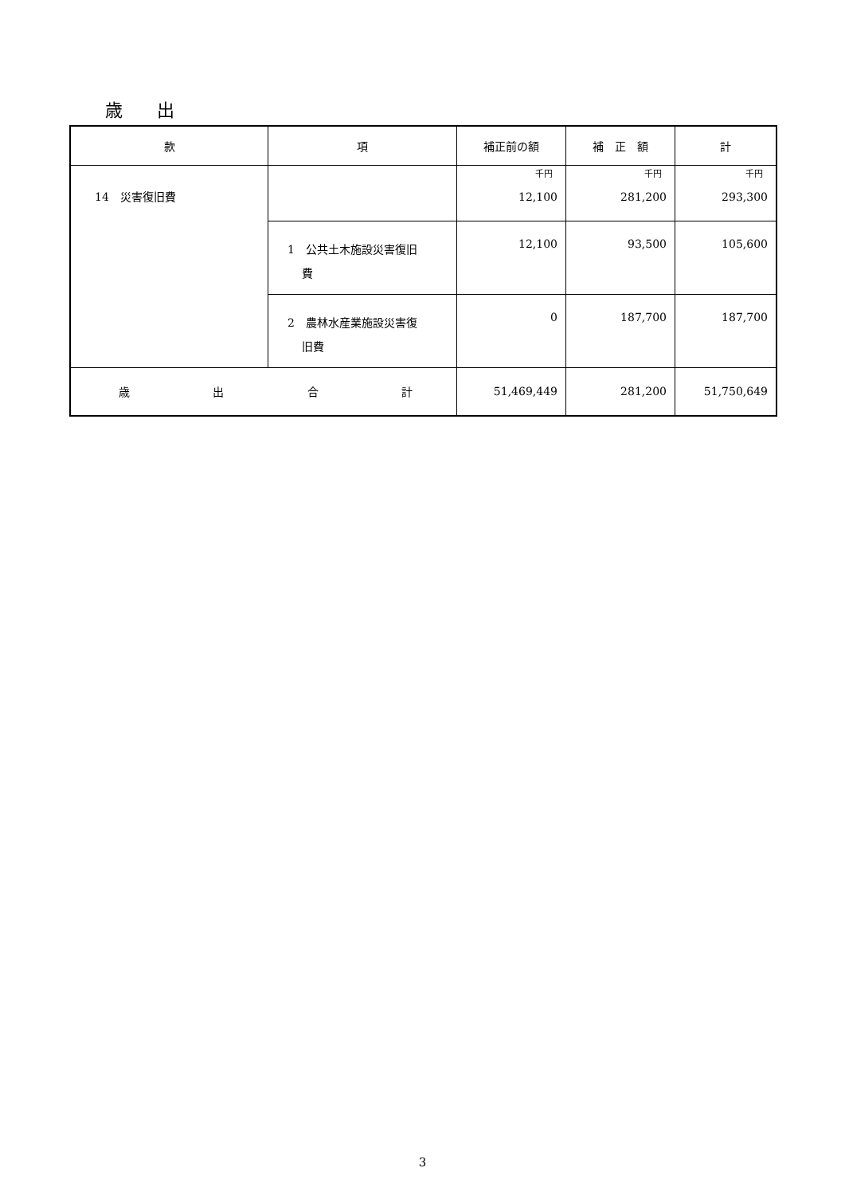歳 出
| 款 | 項 | 補正前の額 | 補 正 額 | 計 |
| --- | --- | --- | --- | --- |
| 14 災害復旧費 | | 千円 12,100 | 千円 281,200 | 千円 293,300 |
| | 1 公共土木施設災害復旧 費 | 12,100 | 93,500 | 105,600 |
| | 2 農林水産業施設災害復 旧費 | 0 | 187,700 | 187,700 |
| 歳 出 合 計 | | 51,469,449 | 281,200 | 51,750,649 |
3